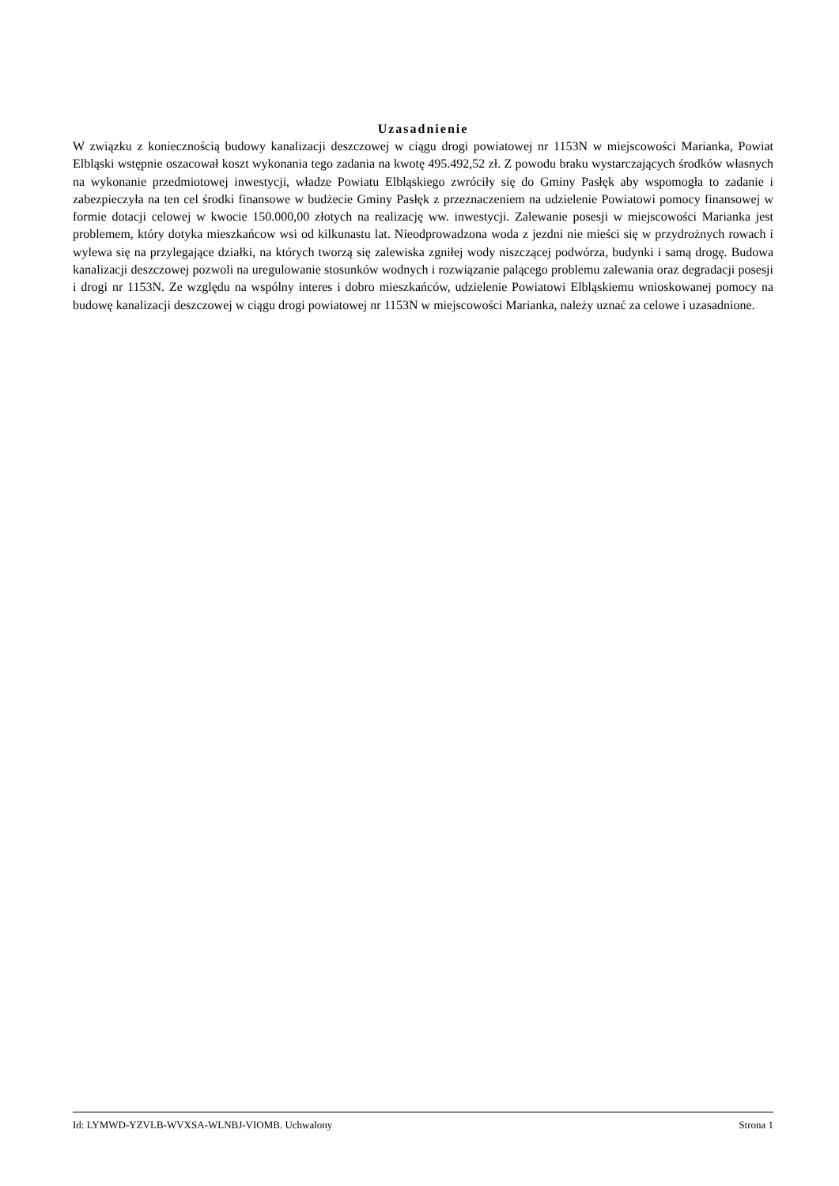Uzasadnienie
W związku z koniecznością budowy kanalizacji deszczowej w ciągu drogi powiatowej nr 1153N w miejscowości Marianka, Powiat Elbląski wstępnie oszacował koszt wykonania tego zadania na kwotę 495.492,52 zł. Z powodu braku wystarczających środków własnych na wykonanie przedmiotowej inwestycji, władze Powiatu Elbląskiego zwróciły się do Gminy Pasłęk aby wspomogła to zadanie i zabezpieczyła na ten cel środki finansowe w budżecie Gminy Pasłęk z przeznaczeniem na udzielenie Powiatowi pomocy finansowej w formie dotacji celowej w kwocie 150.000,00 złotych na realizację ww. inwestycji. Zalewanie posesji w miejscowości Marianka jest problemem, który dotyka mieszkańcow wsi od kilkunastu lat. Nieodprowadzona woda z jezdni nie mieści się w przydrożnych rowach i wylewa się na przylegające działki, na których tworzą się zalewiska zgniłej wody niszczącej podwórza, budynki i samą drogę. Budowa kanalizacji deszczowej pozwoli na uregulowanie stosunków wodnych i rozwiązanie palącego problemu zalewania oraz degradacji posesji i drogi nr 1153N. Ze względu na wspólny interes i dobro mieszkańców, udzielenie Powiatowi Elbląskiemu wnioskowanej pomocy na budowę kanalizacji deszczowej w ciągu drogi powiatowej nr 1153N w miejscowości Marianka, należy uznać za celowe i uzasadnione.
Id: LYMWD-YZVLB-WVXSA-WLNBJ-VIOMB. Uchwalony Strona 1